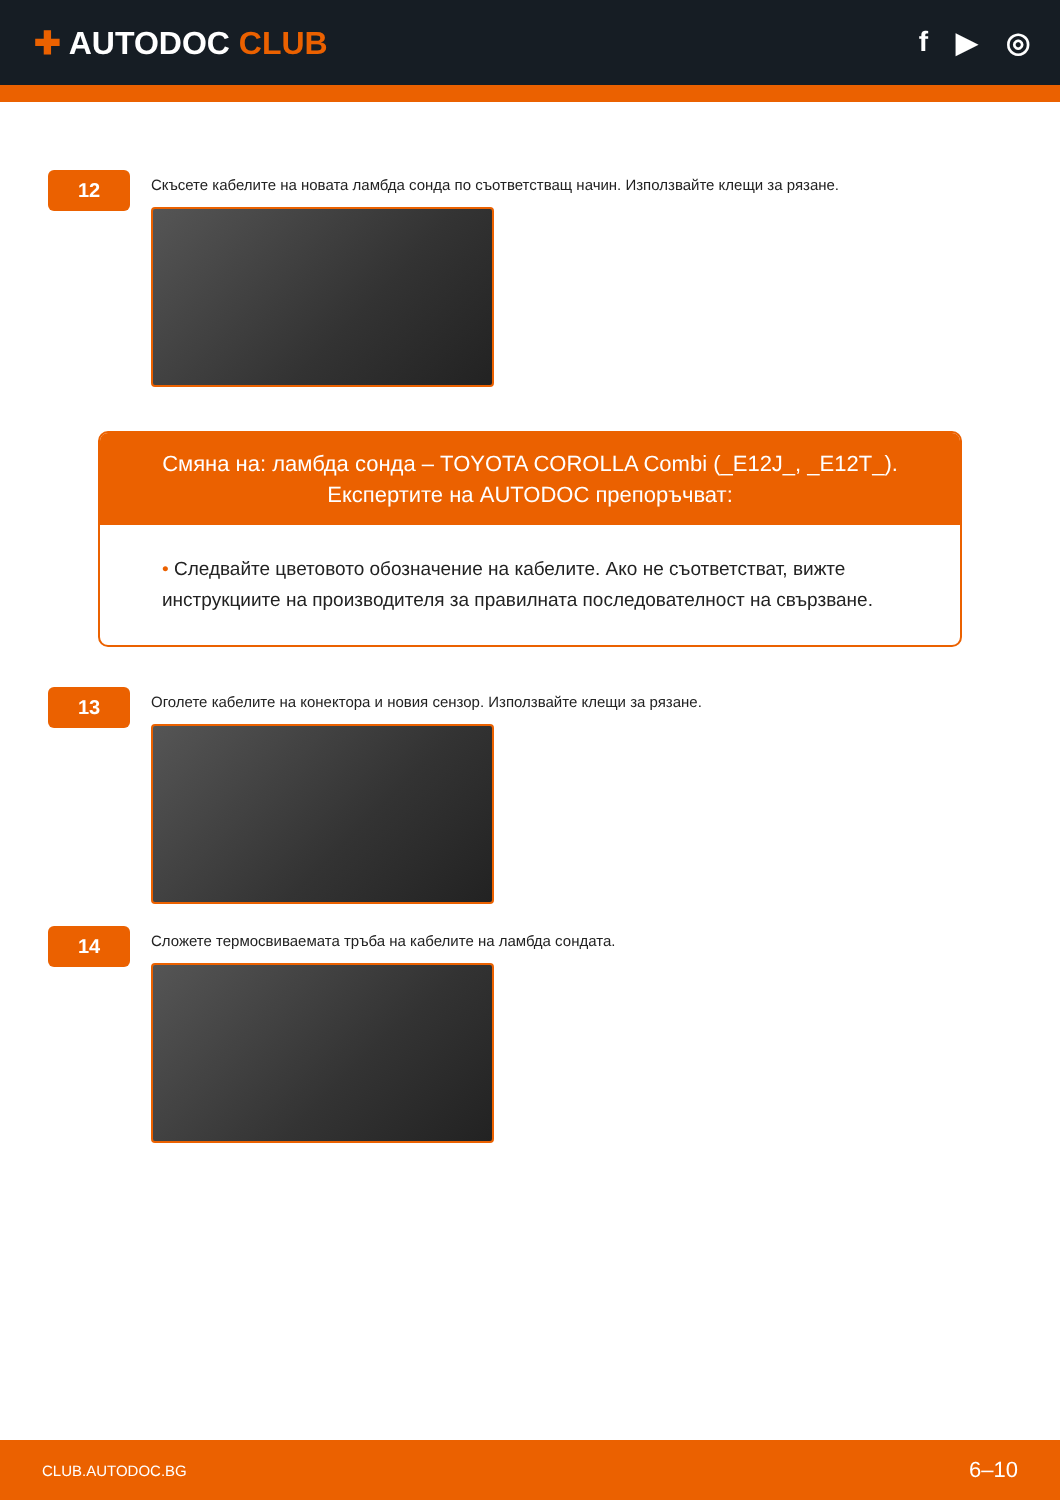✚ AUTODOC CLUB f ▶ ◎
12
Скъсете кабелите на новата ламбда сонда по съответстващ начин. Използвайте клещи за рязане.
Смяна на: ламбда сонда – TOYOTA COROLLA Combi (_E12J_, _E12T_).
Експертите на AUTODOC препоръчват:
• Следвайте цветовото обозначение на кабелите. Ако не съответстват, вижте инструкциите на производителя за правилната последователност на свързване.
13
Оголете кабелите на конектора и новия сензор. Използвайте клещи за рязане.
14
Сложете термосвиваемата тръба на кабелите на ламбда сондата.
CLUB.AUTODOC.BG 6–10